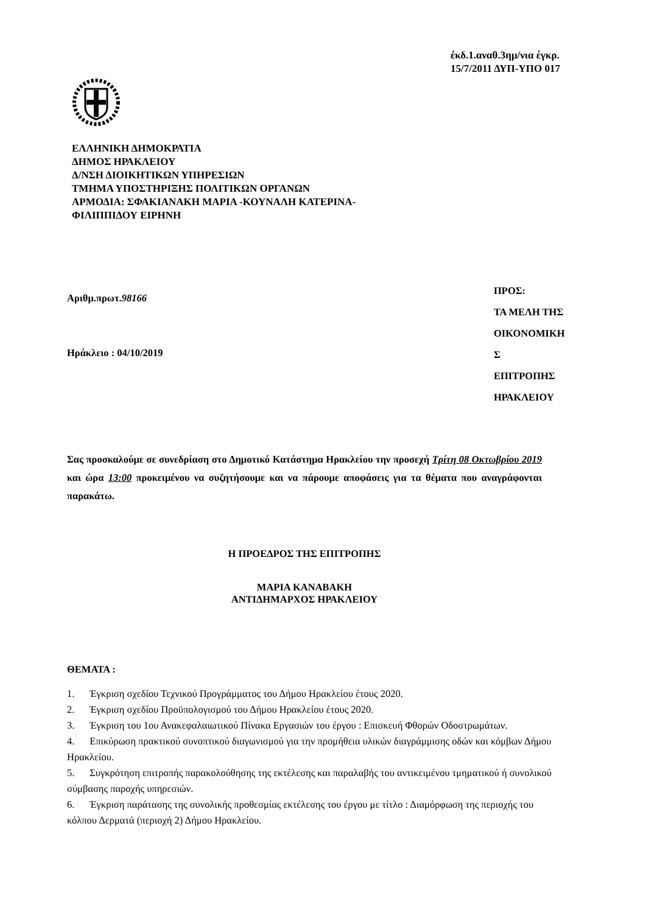έκδ.1.αναθ.3ημ/νια έγκρ.
15/7/2011 ΔΥΠ-ΥΠΟ 017
ΕΛΛΗΝΙΚΗ ΔΗΜΟΚΡΑΤΙΑ
ΔΗΜΟΣ ΗΡΑΚΛΕΙΟΥ
Δ/ΝΣΗ ΔΙΟΙΚΗΤΙΚΩΝ ΥΠΗΡΕΣΙΩΝ
ΤΜΗΜΑ ΥΠΟΣΤΗΡΙΞΗΣ ΠΟΛΙΤΙΚΩΝ ΟΡΓΑΝΩΝ
ΑΡΜΟΔΙΑ: ΣΦΑΚΙΑΝΑΚΗ ΜΑΡΙΑ -ΚΟΥΝΑΛΗ ΚΑΤΕΡΙΝΑ-
ΦΙΛΙΠΠΙΔΟΥ ΕΙΡΗΝΗ
Αριθμ.πρωτ.98166
Ηράκλειο : 04/10/2019
ΠΡΟΣ:
ΤΑ ΜΕΛΗ ΤΗΣ
ΟΙΚΟΝΟΜΙΚΗ
Σ
ΕΠΙΤΡΟΠΗΣ
ΗΡΑΚΛΕΙΟΥ
Σας προσκαλούμε σε συνεδρίαση στο Δημοτικό Κατάστημα Ηρακλείου την προσεχή Τρίτη 08 Οκτωβρίου 2019 και ώρα 13:00 προκειμένου να συζητήσουμε και να πάρουμε αποφάσεις για τα θέματα που αναγράφονται παρακάτω.
Η ΠΡΟΕΔΡΟΣ ΤΗΣ ΕΠΙΤΡΟΠΗΣ
ΜΑΡΙΑ ΚΑΝΑΒΑΚΗ
ΑΝΤΙΔΗΜΑΡΧΟΣ ΗΡΑΚΛΕΙΟΥ
ΘΕΜΑΤΑ :
1. Έγκριση σχεδίου Τεχνικού Προγράμματος του Δήμου Ηρακλείου έτους 2020.
2. Έγκριση σχεδίου Προϋπολογισμού του Δήμου Ηρακλείου έτους 2020.
3. Έγκριση του 1ου Ανακεφαλαιωτικού Πίνακα Εργασιών του έργου : Επισκευή Φθορών Οδοστρωμάτων.
4. Επικύρωση πρακτικού συνοπτικού διαγωνισμού για την προμήθεια υλικών διαγράμμισης οδών και κόμβων Δήμου Ηρακλείου.
5. Συγκρότηση επιτροπής παρακολούθησης της εκτέλεσης και παραλαβής του αντικειμένου τμηματικού ή συνολικού σύμβασης παροχής υπηρεσιών.
6. Έγκριση παράτασης της συνολικής προθεσμίας εκτέλεσης του έργου με τίτλο : Διαμόρφωση της περιοχής του κόλπου Δερματά (περιοχή 2) Δήμου Ηρακλείου.